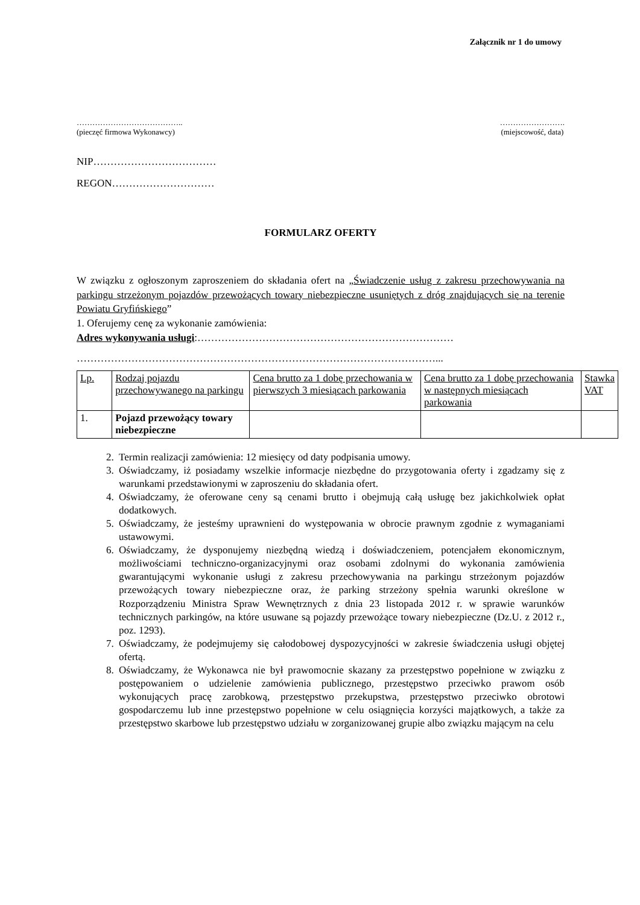Załącznik nr 1 do umowy
…………………………………..
(pieczęć firmowa Wykonawcy)
…………………….
(miejscowość, data)
NIP………………………………
REGON…………………………
FORMULARZ OFERTY
W związku z ogłoszonym zaproszeniem do składania ofert na „Świadczenie usług z zakresu przechowywania na parkingu strzeżonym pojazdów przewożących towary niebezpieczne usuniętych z dróg znajdujących się na terenie Powiatu Gryfińskiego”
1. Oferujemy cenę za wykonanie zamówienia:
Adres wykonywania usługi:…………………………………………………………………
……………………………………………………………………………………………...
| Lp. | Rodzaj pojazdu przechowywanego na parkingu | Cena brutto za 1 dobę przechowania w pierwszych 3 miesiącach parkowania | Cena brutto za 1 dobę przechowania w następnych miesiącach parkowania | Stawka VAT |
| 1. | Pojazd przewożący towary niebezpieczne | | | |
2. Termin realizacji zamówienia: 12 miesięcy od daty podpisania umowy.
3. Oświadczamy, iż posiadamy wszelkie informacje niezbędne do przygotowania oferty i zgadzamy się z warunkami przedstawionymi w zaproszeniu do składania ofert.
4. Oświadczamy, że oferowane ceny są cenami brutto i obejmują całą usługę bez jakichkolwiek opłat dodatkowych.
5. Oświadczamy, że jesteśmy uprawnieni do występowania w obrocie prawnym zgodnie z wymaganiami ustawowymi.
6. Oświadczamy, że dysponujemy niezbędną wiedzą i doświadczeniem, potencjałem ekonomicznym, możliwościami techniczno-organizacyjnymi oraz osobami zdolnymi do wykonania zamówienia gwarantującymi wykonanie usługi z zakresu przechowywania na parkingu strzeżonym pojazdów przewożących towary niebezpieczne oraz, że parking strzeżony spełnia warunki określone w Rozporządzeniu Ministra Spraw Wewnętrznych z dnia 23 listopada 2012 r. w sprawie warunków technicznych parkingów, na które usuwane są pojazdy przewożące towary niebezpieczne (Dz.U. z 2012 r., poz. 1293).
7. Oświadczamy, że podejmujemy się całodobowej dyspozycyjności w zakresie świadczenia usługi objętej ofertą.
8. Oświadczamy, że Wykonawca nie był prawomocnie skazany za przestępstwo popełnione w związku z postępowaniem o udzielenie zamówienia publicznego, przestępstwo przeciwko prawom osób wykonujących pracę zarobkową, przestępstwo przekupstwa, przestępstwo przeciwko obrotowi gospodarczemu lub inne przestępstwo popełnione w celu osiągnięcia korzyści majątkowych, a także za przestępstwo skarbowe lub przestępstwo udziału w zorganizowanej grupie albo związku mającym na celu